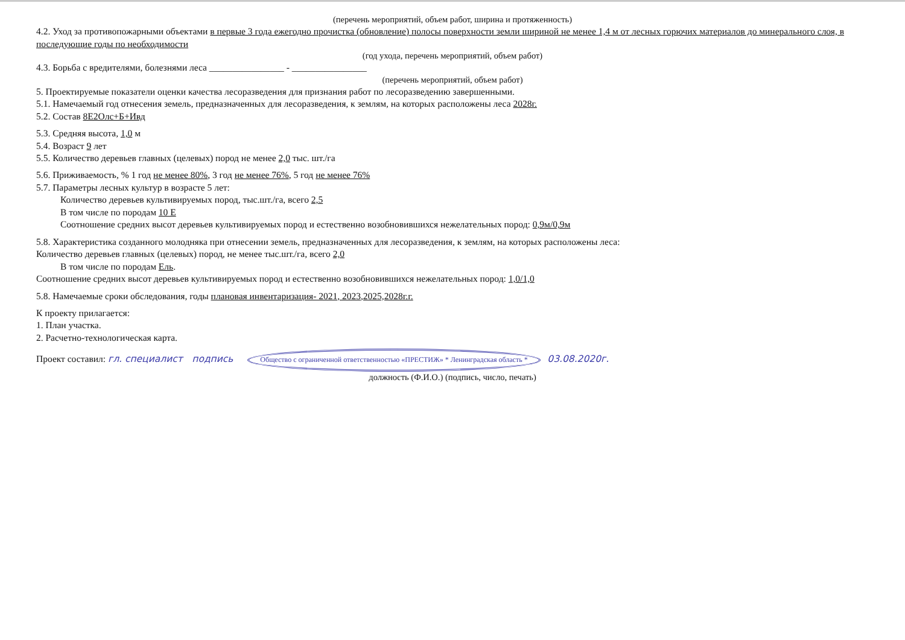(перечень мероприятий, объем работ, ширина и протяженность)
4.2. Уход за противопожарными объектами в первые 3 года ежегодно прочистка (обновление) полосы поверхности земли шириной не менее 1,4 м от лесных горючих материалов до минерального слоя, в последующие годы по необходимости
(год ухода, перечень мероприятий, объем работ)
4.3. Борьба с вредителями, болезнями леса ________________ - ________________
(перечень мероприятий, объем работ)
5. Проектируемые показатели оценки качества лесоразведения для признания работ по лесоразведению завершенными.
5.1. Намечаемый год отнесения земель, предназначенных для лесоразведения, к землям, на которых расположены леса 2028г.
5.2. Состав 8Е2Олс+Б+Ивд
5.3. Средняя высота, 1,0 м
5.4. Возраст 9 лет
5.5. Количество деревьев главных (целевых) пород не менее 2,0 тыс. шт./га
5.6. Приживаемость, % 1 год не менее 80%, 3 год не менее 76%, 5 год не менее 76%
5.7. Параметры лесных культур в возрасте 5 лет:
Количество деревьев культивируемых пород, тыс.шт./га, всего 2,5
В том числе по породам 10 Е
Соотношение средних высот деревьев культивируемых пород и естественно возобновившихся нежелательных пород: 0,9м/0,9м
5.8. Характеристика созданного молодняка при отнесении земель, предназначенных для лесоразведения, к землям, на которых расположены леса:
Количество деревьев главных (целевых) пород, не менее тыс.шт./га, всего 2,0
В том числе по породам Ель.
Соотношение средних высот деревьев культивируемых пород и естественно возобновившихся нежелательных пород: 1,0/1,0
5.8. Намечаемые сроки обследования, годы плановая инвентаризация- 2021, 2023,2025,2028г.г.
К проекту прилагается:
1. План участка.
2. Расчетно-технологическая карта.
Проект составил: гл. специалист подпись Общество с ограниченной ответственностью «ПРЕСТИЖ» * Ленинградская область * 03.08.2020г.
должность (Ф.И.О.) (подпись, число, печать)